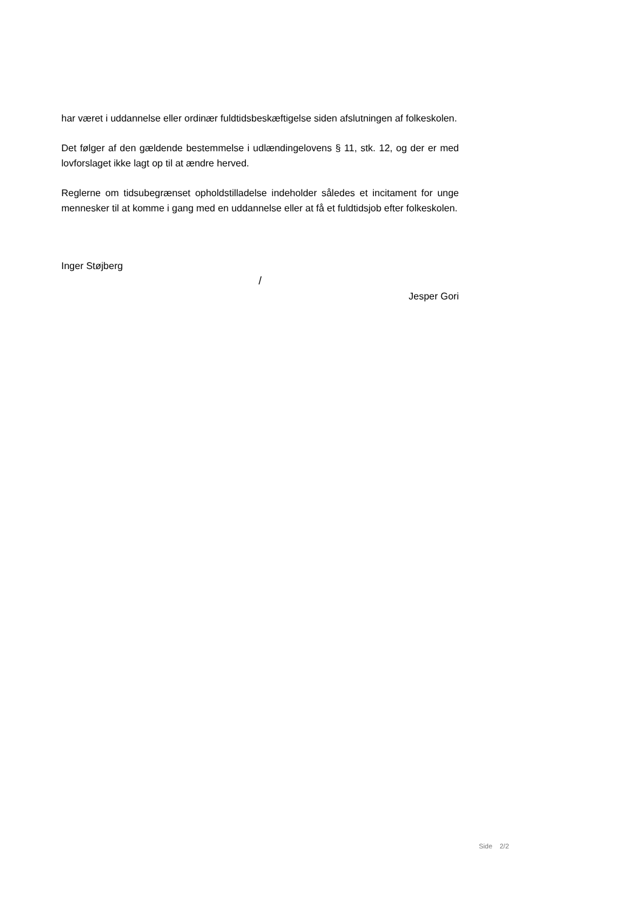har været i uddannelse eller ordinær fuldtidsbeskæftigelse siden afslutningen af folkeskolen.
Det følger af den gældende bestemmelse i udlændingelovens § 11, stk. 12, og der er med lovforslaget ikke lagt op til at ændre herved.
Reglerne om tidsubegrænset opholdstilladelse indeholder således et incitament for unge mennesker til at komme i gang med en uddannelse eller at få et fuldtidsjob efter folkeskolen.
Inger Støjberg
/
Jesper Gori
Side 2/2